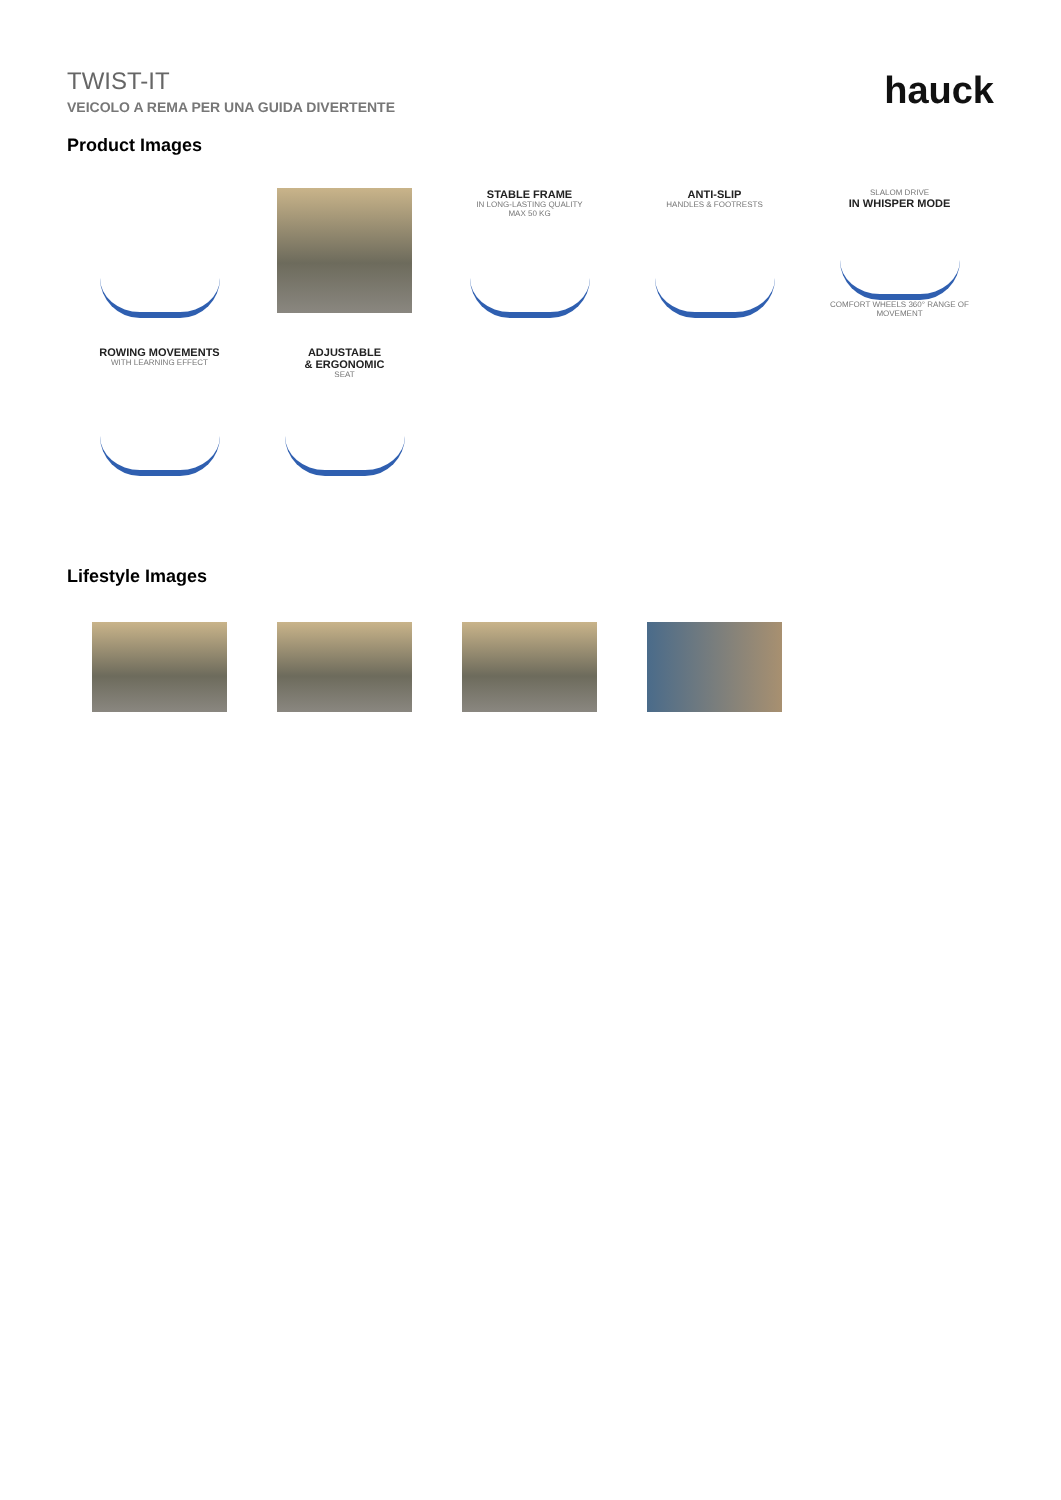TWIST-IT
VEICOLO A REMA PER UNA GUIDA DIVERTENTE
hauck
Product Images
STABLE FRAME
IN LONG-LASTING QUALITY
MAX 50 KG
ANTI-SLIP
HANDLES & FOOTRESTS
SLALOM DRIVE
IN WHISPER MODE
COMFORT WHEELS 360° RANGE OF MOVEMENT
ROWING MOVEMENTS
WITH LEARNING EFFECT
ADJUSTABLE
& ERGONOMIC
SEAT
Lifestyle Images